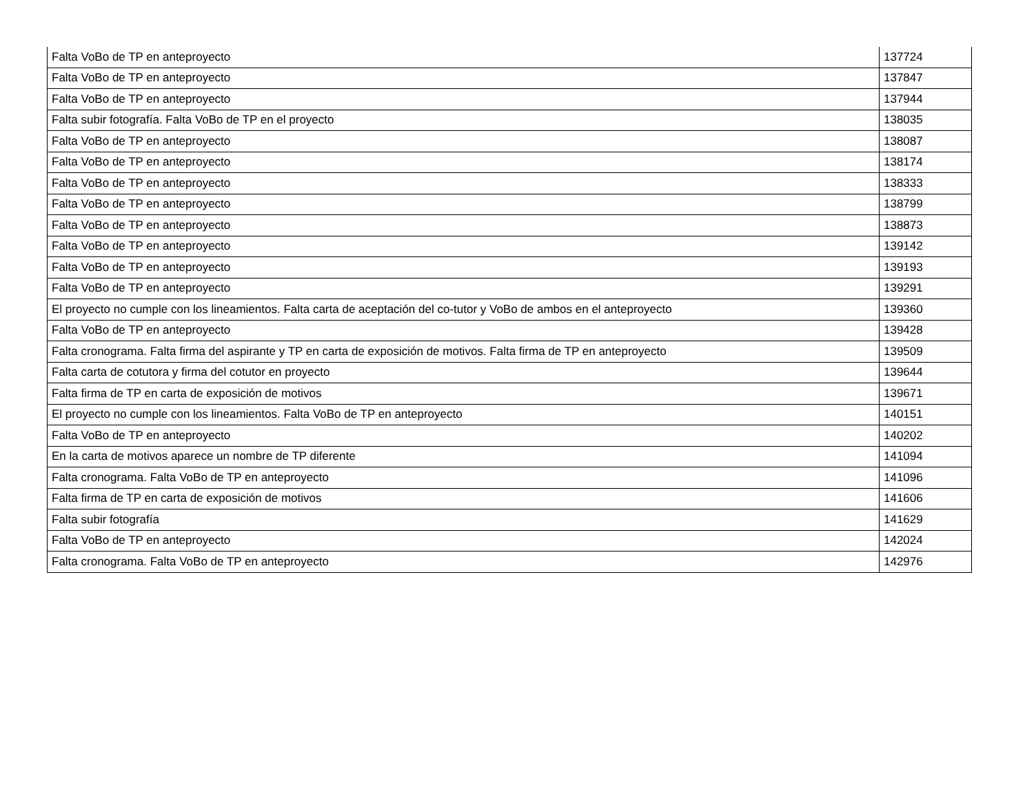| Falta VoBo de TP en anteproyecto | 137724 |
| Falta VoBo de TP en anteproyecto | 137847 |
| Falta VoBo de TP en anteproyecto | 137944 |
| Falta subir fotografía. Falta VoBo de TP en el proyecto | 138035 |
| Falta VoBo de TP en anteproyecto | 138087 |
| Falta VoBo de TP en anteproyecto | 138174 |
| Falta VoBo de TP en anteproyecto | 138333 |
| Falta VoBo de TP en anteproyecto | 138799 |
| Falta VoBo de TP en anteproyecto | 138873 |
| Falta VoBo de TP en anteproyecto | 139142 |
| Falta VoBo de TP en anteproyecto | 139193 |
| Falta VoBo de TP en anteproyecto | 139291 |
| El proyecto no cumple con los lineamientos. Falta carta de aceptación del co-tutor y VoBo de ambos en el anteproyecto | 139360 |
| Falta VoBo de TP en anteproyecto | 139428 |
| Falta cronograma. Falta firma del aspirante y TP en carta de exposición de motivos. Falta firma de TP en anteproyecto | 139509 |
| Falta carta de cotutora y firma del cotutor en proyecto | 139644 |
| Falta firma de TP en carta de exposición de motivos | 139671 |
| El proyecto no cumple con los lineamientos. Falta VoBo de TP en anteproyecto | 140151 |
| Falta VoBo de TP en anteproyecto | 140202 |
| En la carta de motivos aparece un nombre de TP diferente | 141094 |
| Falta cronograma. Falta VoBo de TP en anteproyecto | 141096 |
| Falta firma de TP en carta de exposición de motivos | 141606 |
| Falta subir fotografía | 141629 |
| Falta VoBo de TP en anteproyecto | 142024 |
| Falta cronograma. Falta VoBo de TP en anteproyecto | 142976 |